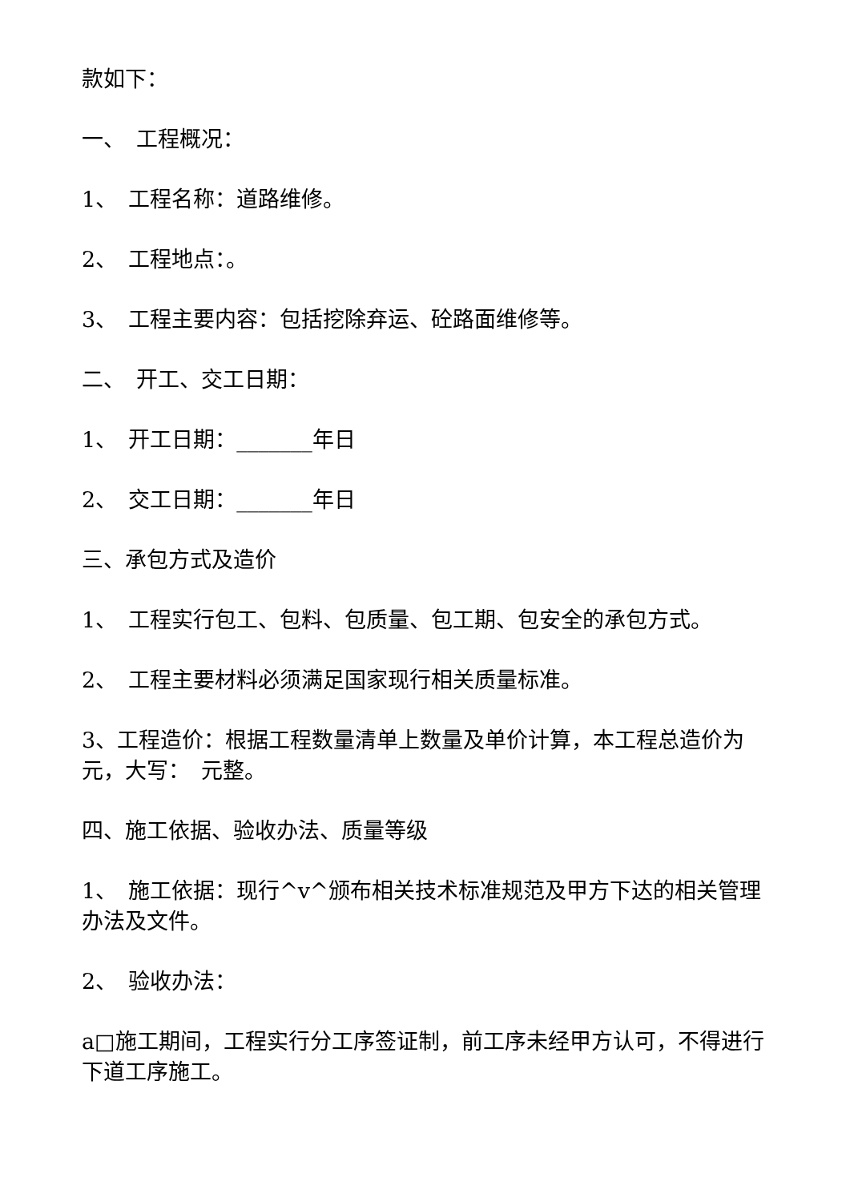款如下：
一、　工程概况：
1、　工程名称：道路维修。
2、　工程地点：。
3、　工程主要内容：包括挖除弃运、砼路面维修等。
二、　开工、交工日期：
1、　开工日期：_______年日
2、　交工日期：_______年日
三、承包方式及造价
1、　工程实行包工、包料、包质量、包工期、包安全的承包方式。
2、　工程主要材料必须满足国家现行相关质量标准。
3、工程造价：根据工程数量清单上数量及单价计算，本工程总造价为 元，大写：　元整。
四、施工依据、验收办法、质量等级
1、　施工依据：现行^v^颁布相关技术标准规范及甲方下达的相关管理办法及文件。
2、　验收办法：
a□施工期间，工程实行分工序签证制，前工序未经甲方认可，不得进行下道工序施工。